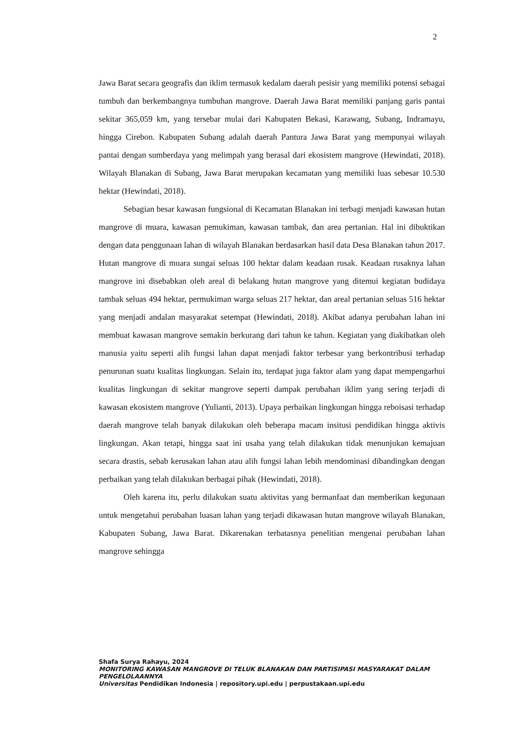2
Jawa Barat secara geografis dan iklim termasuk kedalam daerah pesisir yang memiliki potensi sebagai tumbuh dan berkembangnya tumbuhan mangrove. Daerah Jawa Barat memiliki panjang garis pantai sekitar 365,059 km, yang tersebar mulai dari Kabupaten Bekasi, Karawang, Subang, Indramayu, hingga Cirebon. Kabupaten Subang adalah daerah Pantura Jawa Barat yang mempunyai wilayah pantai dengan sumberdaya yang melimpah yang berasal dari ekosistem mangrove (Hewindati, 2018). Wilayah Blanakan di Subang, Jawa Barat merupakan kecamatan yang memiliki luas sebesar 10.530 hektar (Hewindati, 2018).
Sebagian besar kawasan fungsional di Kecamatan Blanakan ini terbagi menjadi kawasan hutan mangrove di muara, kawasan pemukiman, kawasan tambak, dan area pertanian. Hal ini dibuktikan dengan data penggunaan lahan di wilayah Blanakan berdasarkan hasil data Desa Blanakan tahun 2017. Hutan mangrove di muara sungai seluas 100 hektar dalam keadaan rusak. Keadaan rusaknya lahan mangrove ini disebabkan oleh areal di belakang hutan mangrove yang ditemui kegiatan budidaya tambak seluas 494 hektar, permukiman warga seluas 217 hektar, dan areal pertanian seluas 516 hektar yang menjadi andalan masyarakat setempat (Hewindati, 2018). Akibat adanya perubahan lahan ini membuat kawasan mangrove semakin berkurang dari tahun ke tahun. Kegiatan yang diakibatkan oleh manusia yaitu seperti alih fungsi lahan dapat menjadi faktor terbesar yang berkontribusi terhadap penurunan suatu kualitas lingkungan. Selain itu, terdapat juga faktor alam yang dapat mempengarhui kualitas lingkungan di sekitar mangrove seperti dampak perubahan iklim yang sering terjadi di kawasan ekosistem mangrove (Yulianti, 2013). Upaya perbaikan lingkungan hingga reboisasi terhadap daerah mangrove telah banyak dilakukan oleh beberapa macam insitusi pendidikan hingga aktivis lingkungan. Akan tetapi, hingga saat ini usaha yang telah dilakukan tidak menunjukan kemajuan secara drastis, sebab kerusakan lahan atau alih fungsi lahan lebih mendominasi dibandingkan dengan perbaikan yang telah dilakukan berbagai pihak (Hewindati, 2018).
Oleh karena itu, perlu dilakukan suatu aktivitas yang bermanfaat dan memberikan kegunaan untuk mengetahui perubahan luasan lahan yang terjadi dikawasan hutan mangrove wilayah Blanakan, Kabupaten Subang, Jawa Barat. Dikarenakan terbatasnya penelitian mengenai perubahan lahan mangrove sehingga
Shafa Surya Rahayu, 2024
MONITORING KAWASAN MANGROVE DI TELUK BLANAKAN DAN PARTISIPASI MASYARAKAT DALAM PENGELOLAANNYA
Universitas Pendidikan Indonesia | repository.upi.edu | perpustakaan.upi.edu